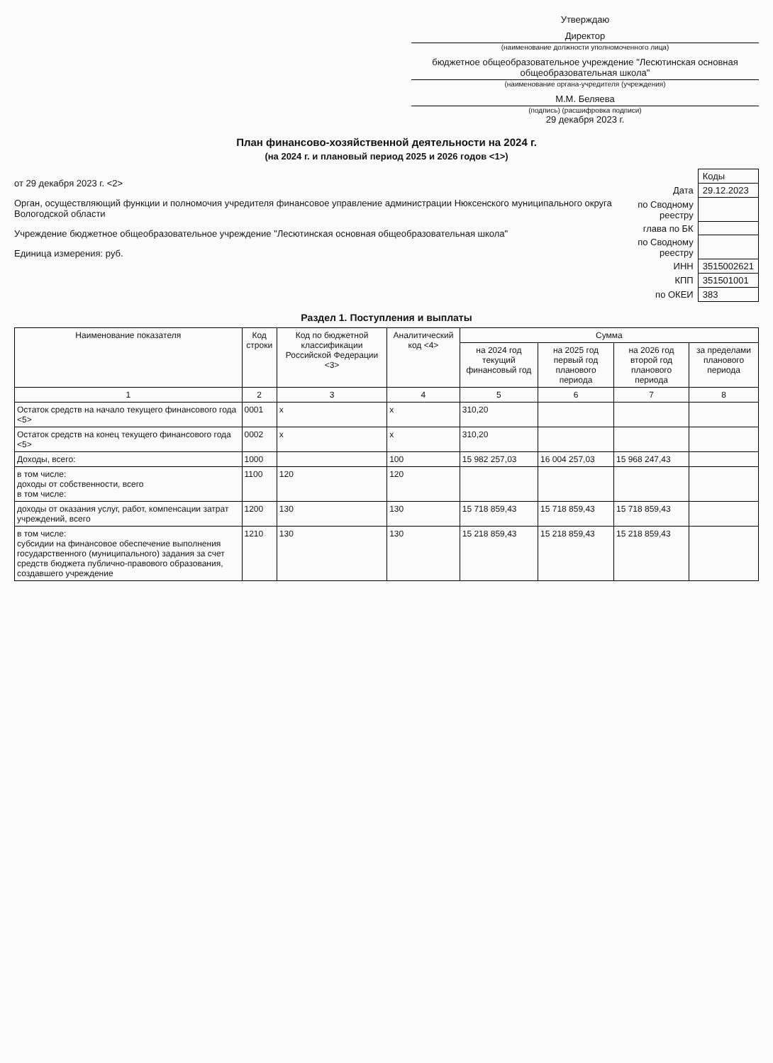Утверждаю
Директор
(наименование должности уполномоченного лица)
бюджетное общеобразовательное учреждение "Лесютинская основная общеобразовательная школа"
(наименование органа-учредителя (учреждения)
М.М. Беляева
(подпись) (расшифровка подписи)
29 декабря 2023 г.
План финансово-хозяйственной деятельности на 2024 г.
(на 2024 г. и плановый период 2025 и 2026 годов <1>)
от 29 декабря 2023 г. <2>
Орган, осуществляющий функции и полномочия учредителя финансовое управление администрации Нюксенского муниципального округа Вологодской области
Учреждение бюджетное общеобразовательное учреждение "Лесютинская основная общеобразовательная школа"
Единица измерения: руб.
| | Коды |
| Дата | 29.12.2023 |
| по Сводному реестру | |
| глава по БК | |
| по Сводному реестру | |
| ИНН | 3515002621 |
| КПП | 351501001 |
| по ОКЕИ | 383 |
Раздел 1. Поступления и выплаты
| Наименование показателя | Код строки | Код по бюджетной классификации Российской Федерации <3> | Аналитический код <4> | Сумма | | | |
| --- | --- | --- | --- | --- | --- | --- | --- |
| | | | | на 2024 год текущий финансовый год | на 2025 год первый год планового периода | на 2026 год второй год планового периода | за пределами планового периода |
| 1 | 2 | 3 | 4 | 5 | 6 | 7 | 8 |
| Остаток средств на начало текущего финансового года <5> | 0001 | х | х | 310,20 | | | |
| Остаток средств на конец текущего финансового года <5> | 0002 | х | х | 310,20 | | | |
| Доходы, всего: | 1000 | | 100 | 15 982 257,03 | 16 004 257,03 | 15 968 247,43 | |
| в том числе: доходы от собственности, всего в том числе: | 1100 | 120 | 120 | | | | |
| доходы от оказания услуг, работ, компенсации затрат учреждений, всего | 1200 | 130 | 130 | 15 718 859,43 | 15 718 859,43 | 15 718 859,43 | |
| в том числе: субсидии на финансовое обеспечение выполнения государственного (муниципального) задания за счет средств бюджета публично-правового образования, создавшего учреждение | 1210 | 130 | 130 | 15 218 859,43 | 15 218 859,43 | 15 218 859,43 | |